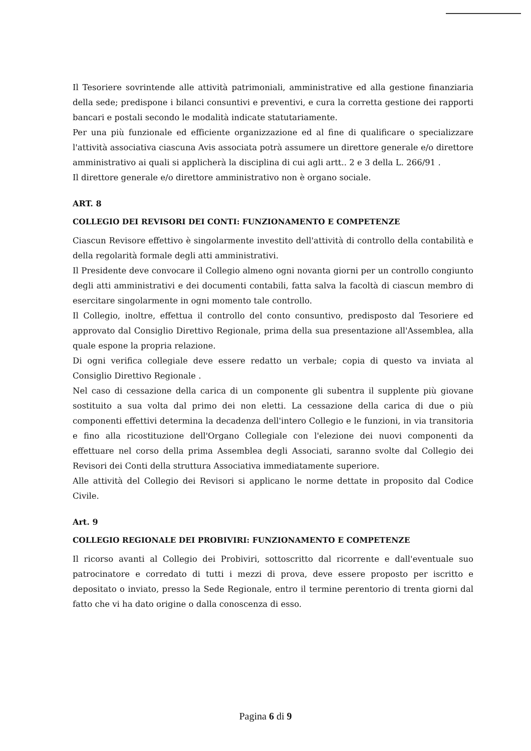Il Tesoriere sovrintende alle attività patrimoniali, amministrative ed alla gestione finanziaria della sede; predispone i bilanci consuntivi e preventivi, e cura la corretta gestione dei rapporti bancari e postali secondo le modalità indicate statutariamente.
Per una più funzionale ed efficiente organizzazione ed al fine di qualificare o specializzare l'attività associativa ciascuna Avis associata potrà assumere un direttore generale e/o direttore amministrativo ai quali si applicherà la disciplina di cui agli artt.. 2 e 3 della L. 266/91 .
Il direttore generale e/o direttore amministrativo non è organo sociale.
ART. 8
COLLEGIO DEI REVISORI DEI CONTI: FUNZIONAMENTO E COMPETENZE
Ciascun Revisore effettivo è singolarmente investito dell'attività di controllo della contabilità e della regolarità formale degli atti amministrativi.
Il Presidente deve convocare il Collegio almeno ogni novanta giorni per un controllo congiunto degli atti amministrativi e dei documenti contabili, fatta salva la facoltà di ciascun membro di esercitare singolarmente in ogni momento tale controllo.
Il Collegio, inoltre, effettua il controllo del conto consuntivo, predisposto dal Tesoriere ed approvato dal Consiglio Direttivo Regionale, prima della sua presentazione all'Assemblea, alla quale espone la propria relazione.
Di ogni verifica collegiale deve essere redatto un verbale; copia di questo va inviata al Consiglio Direttivo Regionale .
Nel caso di cessazione della carica di un componente gli subentra il supplente più giovane sostituito a sua volta dal primo dei non eletti. La cessazione della carica di due o più componenti effettivi determina la decadenza dell'intero Collegio e le funzioni, in via transitoria e fino alla ricostituzione dell'Organo Collegiale con l'elezione dei nuovi componenti da effettuare nel corso della prima Assemblea degli Associati, saranno svolte dal Collegio dei Revisori dei Conti della struttura Associativa immediatamente superiore.
Alle attività del Collegio dei Revisori si applicano le norme dettate in proposito dal Codice Civile.
Art. 9
COLLEGIO REGIONALE DEI PROBIVIRI: FUNZIONAMENTO E COMPETENZE
Il ricorso avanti al Collegio dei Probiviri, sottoscritto dal ricorrente e dall'eventuale suo patrocinatore e corredato di tutti i mezzi di prova, deve essere proposto per iscritto e depositato o inviato, presso la Sede Regionale, entro il termine perentorio di trenta giorni dal fatto che vi ha dato origine o dalla conoscenza di esso.
Pagina 6 di 9